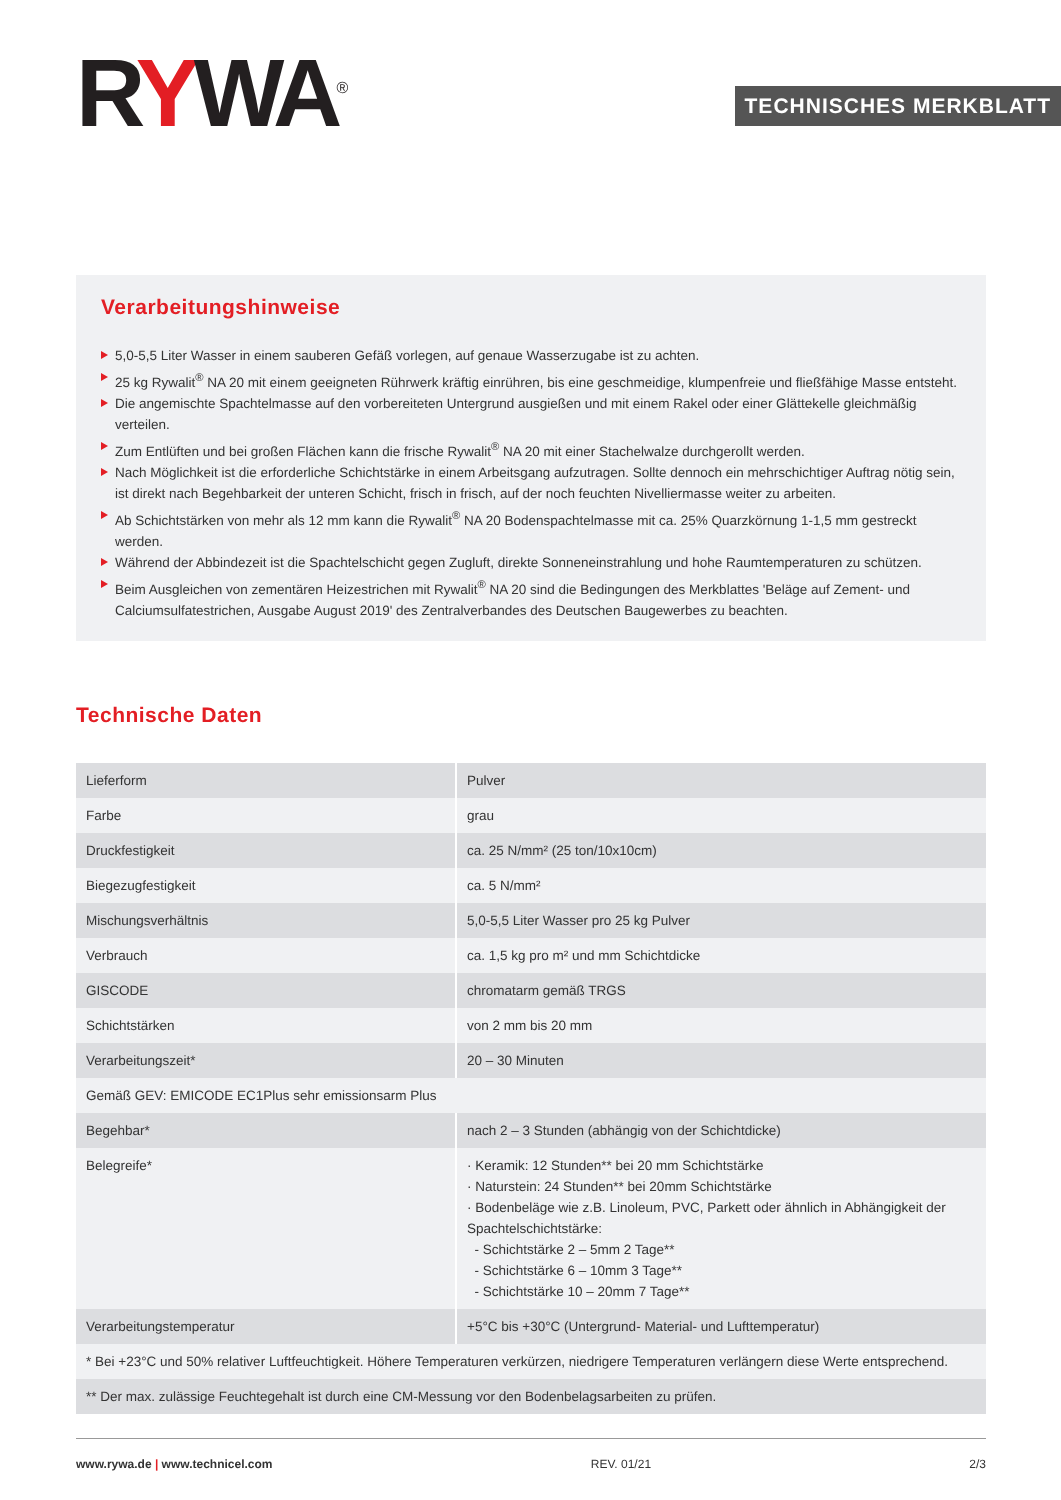RYWA<sup>®</sup>
TECHNISCHES MERKBLATT
Verarbeitungshinweise
5,0-5,5 Liter Wasser in einem sauberen Gefäß vorlegen, auf genaue Wasserzugabe ist zu achten.
25 kg Rywalit<sup>®</sup> NA 20 mit einem geeigneten Rührwerk kräftig einrühren, bis eine geschmeidige, klumpenfreie und fließfähige Masse entsteht.
Die angemischte Spachtelmasse auf den vorbereiteten Untergrund ausgießen und mit einem Rakel oder einer Glättekelle gleichmäßig verteilen.
Zum Entlüften und bei großen Flächen kann die frische Rywalit<sup>®</sup> NA 20 mit einer Stachelwalze durchgerollt werden.
Nach Möglichkeit ist die erforderliche Schichtstärke in einem Arbeitsgang aufzutragen. Sollte dennoch ein mehrschichtiger Auftrag nötig sein, ist direkt nach Begehbarkeit der unteren Schicht, frisch in frisch, auf der noch feuchten Nivelliermasse weiter zu arbeiten.
Ab Schichtstärken von mehr als 12 mm kann die Rywalit<sup>®</sup> NA 20 Bodenspachtelmasse mit ca. 25% Quarzkörnung 1-1,5 mm gestreckt werden.
Während der Abbindezeit ist die Spachtelschicht gegen Zugluft, direkte Sonneneinstrahlung und hohe Raumtemperaturen zu schützen.
Beim Ausgleichen von zementären Heizestrichen mit Rywalit<sup>®</sup> NA 20 sind die Bedingungen des Merkblattes 'Beläge auf Zement- und Calciumsulfatestrichen, Ausgabe August 2019' des Zentralverbandes des Deutschen Baugewerbes zu beachten.
Technische Daten
| Lieferform | Pulver |
| Farbe | grau |
| Druckfestigkeit | ca. 25 N/mm² (25 ton/10x10cm) |
| Biegezugfestigkeit | ca. 5 N/mm² |
| Mischungsverhältnis | 5,0-5,5 Liter Wasser pro 25 kg Pulver |
| Verbrauch | ca. 1,5 kg pro m² und mm Schichtdicke |
| GISCODE | chromatarm gemäß TRGS |
| Schichtstärken | von 2 mm bis 20 mm |
| Verarbeitungszeit* | 20 – 30 Minuten |
| Gemäß GEV: EMICODE EC1Plus sehr emissionsarm Plus | |
| Begehbar* | nach 2 – 3 Stunden (abhängig von der Schichtdicke) |
| Belegreife* | · Keramik: 12 Stunden** bei 20 mm Schichtstärke · Naturstein: 24 Stunden** bei 20mm Schichtstärke · Bodenbeläge wie z.B. Linoleum, PVC, Parkett oder ähnlich in Abhängigkeit der Spachtelschichtstärke: - Schichtstärke 2 – 5mm 2 Tage** - Schichtstärke 6 – 10mm 3 Tage** - Schichtstärke 10 – 20mm 7 Tage** |
| Verarbeitungstemperatur | +5°C bis +30°C (Untergrund- Material- und Lufttemperatur) |
| * Bei +23°C und 50% relativer Luftfeuchtigkeit. Höhere Temperaturen verkürzen, niedrigere Temperaturen verlängern diese Werte entsprechend. | |
| ** Der max. zulässige Feuchtegehalt ist durch eine CM-Messung vor den Bodenbelagsarbeiten zu prüfen. | |
www.rywa.de | www.technicel.com REV. 01/21 2/3